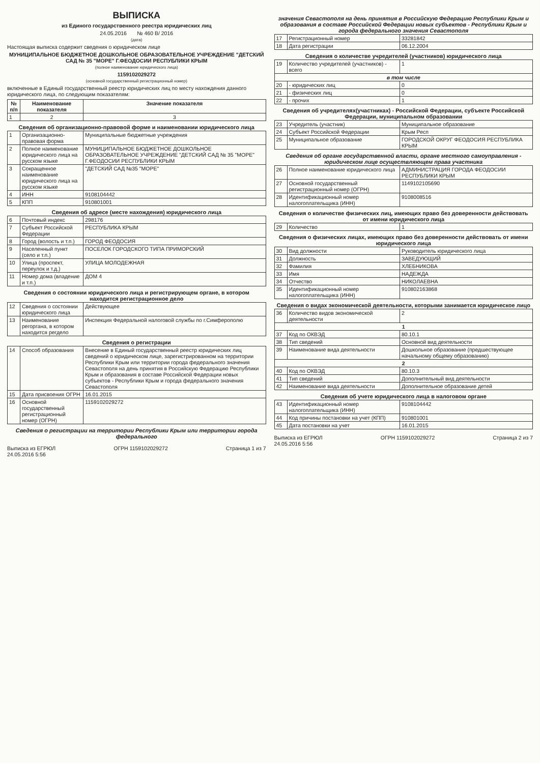ВЫПИСКА
из Единого государственного реестра юридических лиц
24.05.2016 № 460 В/ 2016
(дата)
Настоящая выписка содержит сведения о юридическом лице
МУНИЦИПАЛЬНОЕ БЮДЖЕТНОЕ ДОШКОЛЬНОЕ ОБРАЗОВАТЕЛЬНОЕ УЧРЕЖДЕНИЕ "ДЕТСКИЙ САД № 35 "МОРЕ" Г.ФЕОДОСИИ РЕСПУБЛИКИ КРЫМ
(полное наименование юридического лица)
1159102029272
(основной государственный регистрационный номер)
включенные в Единый государственный реестр юридических лиц по месту нахождения данного юридического лица, по следующим показателям:
| № п/п | Наименование показателя | Значение показателя |
| --- | --- | --- |
| 1 | 2 | 3 |
| Сведения об организационно-правовой форме и наименовании юридического лица | | |
| 1 | Организационно-правовая форма | Муниципальные бюджетные учреждения |
| 2 | Полное наименование юридического лица на русском языке | МУНИЦИПАЛЬНОЕ БЮДЖЕТНОЕ ДОШКОЛЬНОЕ ОБРАЗОВАТЕЛЬНОЕ УЧРЕЖДЕНИЕ "ДЕТСКИЙ САД № 35 "МОРЕ" Г.ФЕОДОСИИ РЕСПУБЛИКИ КРЫМ |
| 3 | Сокращенное наименование юридического лица на русском языке | "ДЕТСКИЙ САД №35 "МОРЕ" |
| 4 | ИНН | 9108104442 |
| 5 | КПП | 910801001 |
| Сведения об адресе (месте нахождения) юридического лица | | |
| 6 | Почтовый индекс | 298176 |
| 7 | Субъект Российской Федерации | РЕСПУБЛИКА КРЫМ |
| 8 | Город (волость и т.п.) | ГОРОД ФЕОДОСИЯ |
| 9 | Населенный пункт (село и т.п.) | ПОСЕЛОК ГОРОДСКОГО ТИПА ПРИМОРСКИЙ |
| 10 | Улица (проспект, переулок и т.д.) | УЛИЦА МОЛОДЕЖНАЯ |
| 11 | Номер дома (владение и т.п.) | ДОМ 4 |
| Сведения о состоянии юридического лица и регистрирующем органе, в котором находится регистрационное дело | | |
| 12 | Сведения о состоянии юридического лица | Действующее |
| 13 | Наименование регоргана, в котором находится регдело | Инспекция Федеральной налоговой службы по г.Симферополю |
| Сведения о регистрации | | |
| 14 | Способ образования | Внесение в Единый государственный реестр юридических лиц сведений о юридическом лице, зарегистрированном на территории Республики Крым или территории города федерального значения Севастополя на день принятия в Российскую Федерацию Республики Крым и образования в составе Российской Федерации новых субъектов - Республики Крым и города федерального значения Севастополя |
| 15 | Дата присвоения ОГРН | 16.01.2015 |
| 16 | Основной государственный регистрационный номер (ОГРН) | 1159102029272 |
| Сведения о регистрации на территории Республики Крым или территории города федерального | | |
Выписка из ЕГРЮЛ
24.05.2016 5:56 ОГРН 1159102029272 Страница 1 из 7
| значения Севастополя на день принятия в Российскую Федерацию Республики Крым и образования в составе Российской Федерации новых субъектов - Республики Крым и города федерального значения Севастополя | | |
| 17 | Регистрационный номер | 33281842 |
| 18 | Дата регистрации | 06.12.2004 |
| Сведения о количестве учредителей (участников) юридического лица | | |
| 19 | Количество учредителей (участников) - всего | 1 |
| в том числе | | |
| 20 | - юридических лиц | 0 |
| 21 | - физических лиц | 0 |
| 22 | - прочих | 1 |
| Сведения об учредителях(участниках) - Российской Федерации, субъекте Российской Федерации, муниципальном образовании | | |
| 23 | Учредитель (участник) | Муниципальное образование |
| 24 | Субъект Российской Федерации | Крым Респ |
| 25 | Муниципальное образование | ГОРОДСКОЙ ОКРУГ ФЕОДОСИЯ РЕСПУБЛИКА КРЫМ |
| Сведения об органе государственной власти, органе местного самоуправления - юридическом лице осуществляющем права участника | | |
| 26 | Полное наименование юридического лица | АДМИНИСТРАЦИЯ ГОРОДА ФЕОДОСИИ РЕСПУБЛИКИ КРЫМ |
| 27 | Основной государственный регистрационный номер (ОГРН) | 1149102105690 |
| 28 | Идентификационный номер налогоплательщика (ИНН) | 9108008516 |
| Сведения о количестве физических лиц, имеющих право без доверенности действовать от имени юридического лица | | |
| 29 | Количество | 1 |
| Сведения о физических лицах, имеющих право без доверенности действовать от имени юридического лица | | |
| 30 | Вид должности | Руководитель юридического лица |
| 31 | Должность | ЗАВЕДУЮЩИЙ |
| 32 | Фамилия | ХЛЕБНИКОВА |
| 33 | Имя | НАДЕЖДА |
| 34 | Отчество | НИКОЛАЕВНА |
| 35 | Идентификационный номер налогоплательщика (ИНН) | 910802163868 |
| Сведения о видах экономической деятельности, которыми занимается юридическое лицо | | |
| 36 | Количество видов экономической деятельности | 2 |
| 1 | | |
| 37 | Код по ОКВЭД | 80.10.1 |
| 38 | Тип сведений | Основной вид деятельности |
| 39 | Наименование вида деятельности | Дошкольное образование (предшествующее начальному общему образованию) |
| 2 | | |
| 40 | Код по ОКВЭД | 80.10.3 |
| 41 | Тип сведений | Дополнительный вид деятельности |
| 42 | Наименование вида деятельности | Дополнительное образование детей |
| Сведения об учете юридического лица в налоговом органе | | |
| 43 | Идентификационный номер налогоплательщика (ИНН) | 9108104442 |
| 44 | Код причины постановки на учет (КПП) | 910801001 |
| 45 | Дата постановки на учет | 16.01.2015 |
Выписка из ЕГРЮЛ
24.05.2016 5:56 ОГРН 1159102029272 Страница 2 из 7